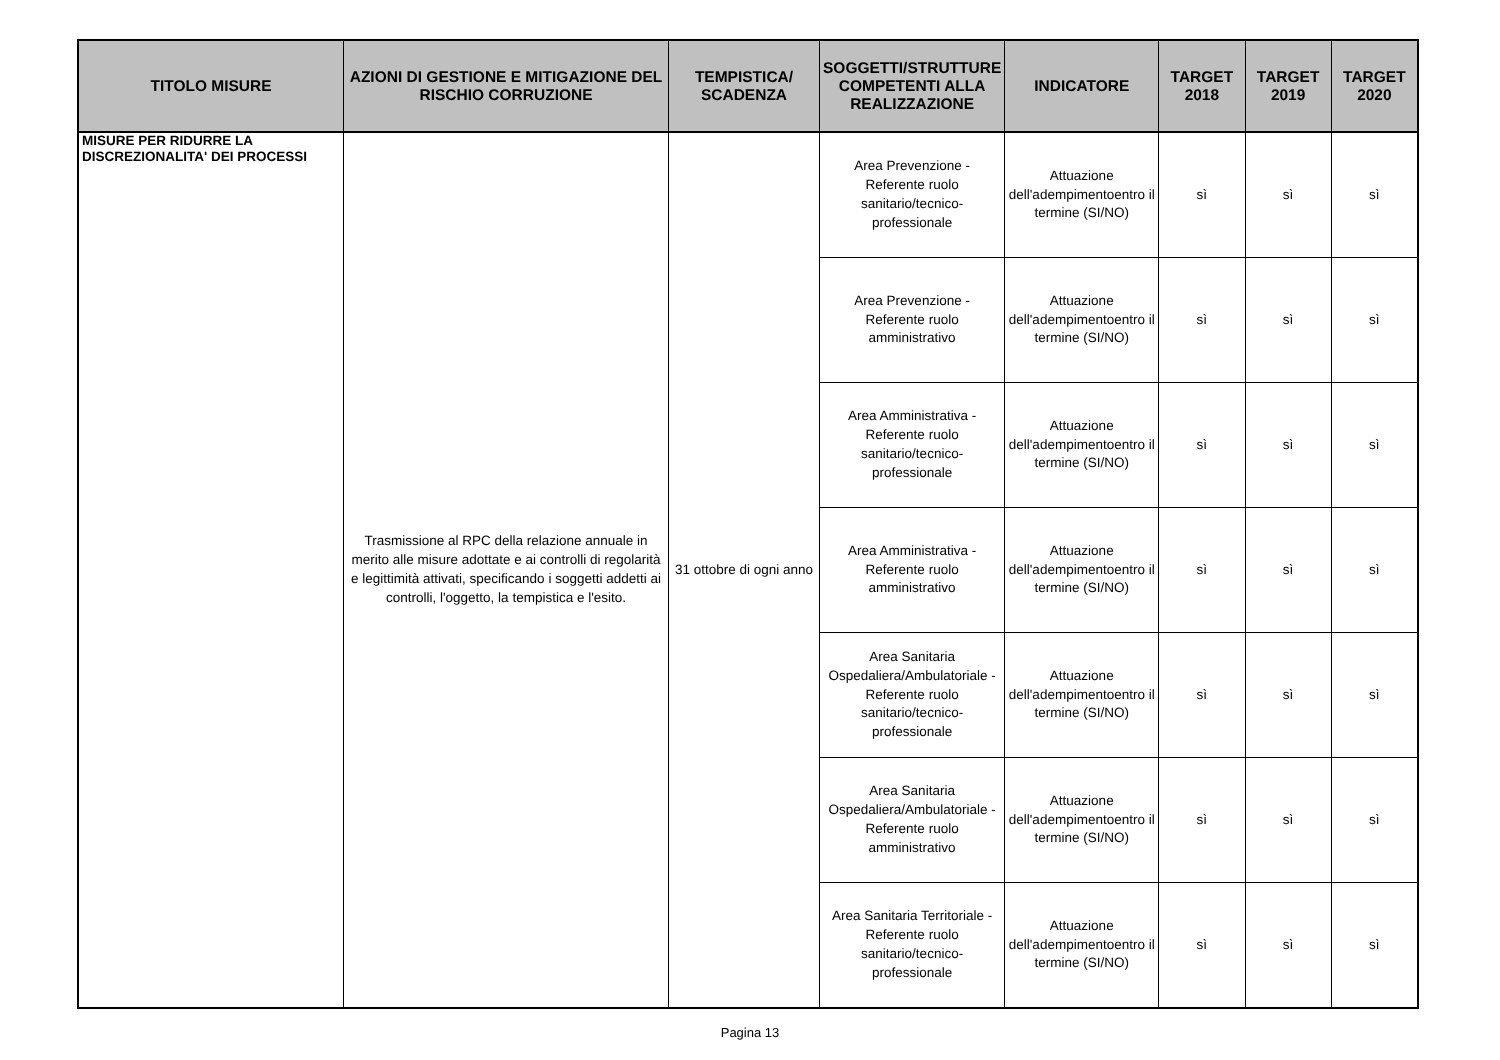| TITOLO MISURE | AZIONI DI GESTIONE E MITIGAZIONE DEL RISCHIO CORRUZIONE | TEMPISTICA/ SCADENZA | SOGGETTI/STRUTTURE COMPETENTI ALLA REALIZZAZIONE | INDICATORE | TARGET 2018 | TARGET 2019 | TARGET 2020 |
| --- | --- | --- | --- | --- | --- | --- | --- |
| MISURE PER RIDURRE LA DISCREZIONALITA' DEI PROCESSI | Trasmissione al RPC della relazione annuale in merito alle misure adottate e ai controlli di regolarità e legittimità attivati, specificando i soggetti addetti ai controlli, l'oggetto, la tempistica e l'esito. | 31 ottobre di ogni anno | Area Prevenzione - Referente ruolo sanitario/tecnico-professionale | Attuazione dell'adempimentoentro il termine (SI/NO) | sì | sì | sì |
| | | | Area Prevenzione - Referente ruolo amministrativo | Attuazione dell'adempimentoentro il termine (SI/NO) | sì | sì | sì |
| | | | Area Amministrativa - Referente ruolo sanitario/tecnico-professionale | Attuazione dell'adempimentoentro il termine (SI/NO) | sì | sì | sì |
| | | | Area Amministrativa - Referente ruolo amministrativo | Attuazione dell'adempimentoentro il termine (SI/NO) | sì | sì | sì |
| | | | Area Sanitaria Ospedaliera/Ambulatoriale - Referente ruolo sanitario/tecnico-professionale | Attuazione dell'adempimentoentro il termine (SI/NO) | sì | sì | sì |
| | | | Area Sanitaria Ospedaliera/Ambulatoriale - Referente ruolo amministrativo | Attuazione dell'adempimentoentro il termine (SI/NO) | sì | sì | sì |
| | | | Area Sanitaria Territoriale - Referente ruolo sanitario/tecnico-professionale | Attuazione dell'adempimentoentro il termine (SI/NO) | sì | sì | sì |
Pagina 13